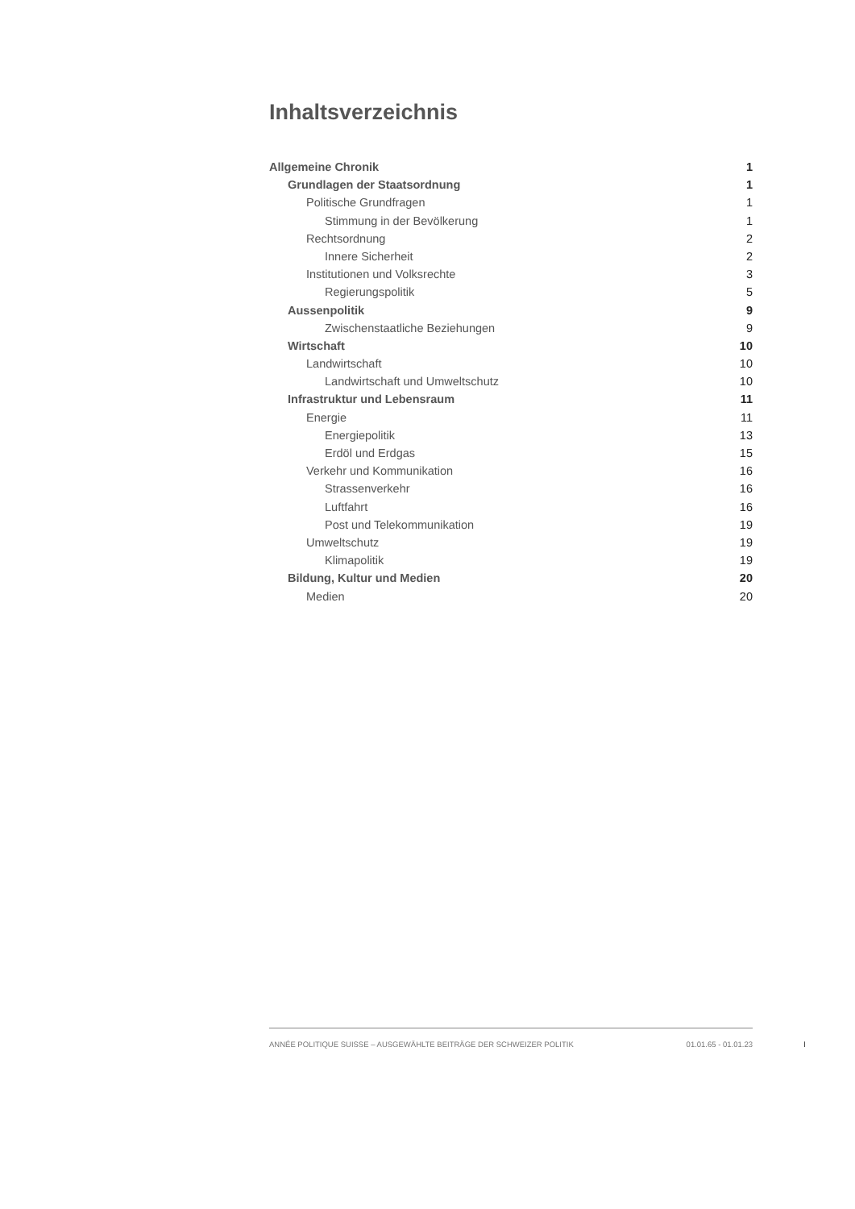Inhaltsverzeichnis
Allgemeine Chronik 1
Grundlagen der Staatsordnung 1
Politische Grundfragen 1
Stimmung in der Bevölkerung 1
Rechtsordnung 2
Innere Sicherheit 2
Institutionen und Volksrechte 3
Regierungspolitik 5
Aussenpolitik 9
Zwischenstaatliche Beziehungen 9
Wirtschaft 10
Landwirtschaft 10
Landwirtschaft und Umweltschutz 10
Infrastruktur und Lebensraum 11
Energie 11
Energiepolitik 13
Erdöl und Erdgas 15
Verkehr und Kommunikation 16
Strassenverkehr 16
Luftfahrt 16
Post und Telekommunikation 19
Umweltschutz 19
Klimapolitik 19
Bildung, Kultur und Medien 20
Medien 20
ANNÉE POLITIQUE SUISSE – AUSGEWÄHLTE BEITRÄGE DER SCHWEIZER POLITIK 01.01.65 - 01.01.23
I